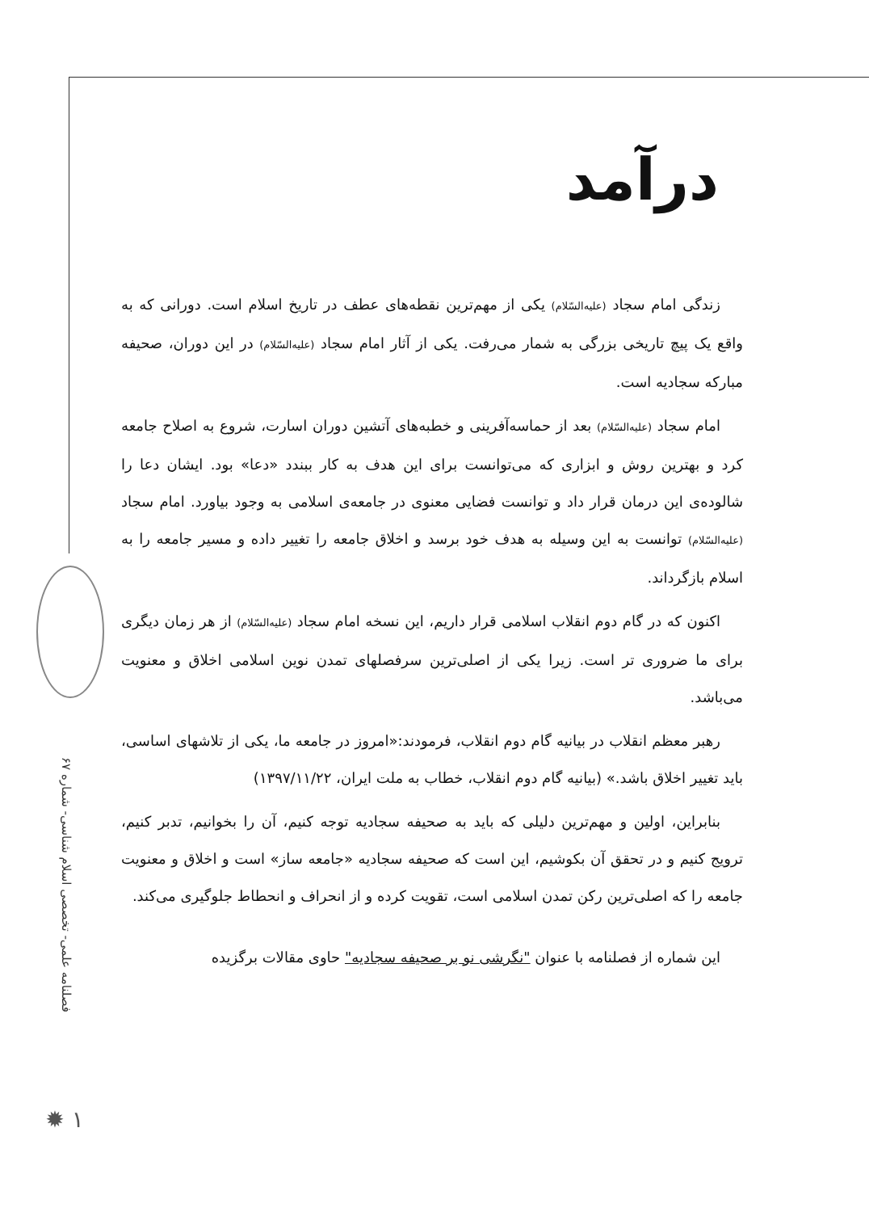درآمد
زندگی امام سجاد (علیه‌السّلام) یکی از مهم‌ترین نقطه‌های عطف در تاریخ اسلام است. دورانی که به واقع یک پیچ تاریخی بزرگی به شمار می‌رفت. یکی از آثار امام سجاد (علیه‌السّلام) در این دوران، صحیفه مبارکه سجادیه است.
امام سجاد (علیه‌السّلام) بعد از حماسه‌آفرینی و خطبه‌های آتشین دوران اسارت، شروع به اصلاح جامعه کرد و بهترین روش و ابزاری که می‌توانست برای این هدف به کار ببندد «دعا» بود. ایشان دعا را شالوده‌ی این درمان قرار داد و توانست فضایی معنوی در جامعه‌ی اسلامی به وجود بیاورد. امام سجاد (علیه‌السّلام) توانست به این وسیله به هدف خود برسد و اخلاق جامعه را تغییر داده و مسیر جامعه را به اسلام بازگرداند.
اکنون که در گام دوم انقلاب اسلامی قرار داریم، این نسخه امام سجاد (علیه‌السّلام) از هر زمان دیگری برای ما ضروری تر است. زیرا یکی از اصلی‌ترین سرفصلهای تمدن نوین اسلامی اخلاق و معنویت می‌باشد.
رهبر معظم انقلاب در بیانیه گام دوم انقلاب، فرمودند:«امروز در جامعه ما، یکی از تلاشهای اساسی، باید تغییر اخلاق باشد.» (بیانیه گام دوم انقلاب، خطاب به ملت ایران، ۱۳۹۷/۱۱/۲۲)
بنابراین، اولین و مهم‌ترین دلیلی که باید به صحیفه سجادیه توجه کنیم، آن را بخوانیم، تدبر کنیم، ترویج کنیم و در تحقق آن بکوشیم، این است که صحیفه سجادیه «جامعه ساز» است و اخلاق و معنویت جامعه را که اصلی‌ترین رکن تمدن اسلامی است، تقویت کرده و از انحراف و انحطاط جلوگیری می‌کند.
این شماره از فصلنامه با عنوان "نگرشی نو بر صحیفه سجادیه" حاوی مقالات برگزیده
فصلنامه علمی- تخصصی اسلام شناسی- شماره ۶۷
✹ ۱